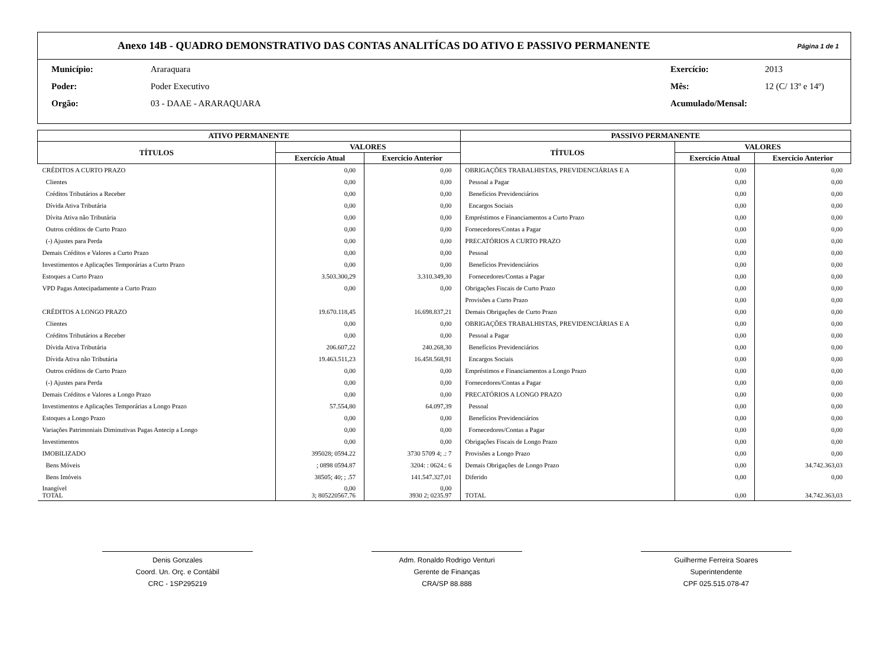Anexo 14B - QUADRO DEMONSTRATIVO DAS CONTAS ANALITÍCAS DO ATIVO E PASSIVO PERMANENTE
Página 1 de 1
Município: Araraquara Exercício: 2013 Poder: Poder Executivo Mês: 12 (C/ 13º e 14º) Orgão: 03 - DAAE - ARARAQUARA Acumulado/Mensal:
| ATIVO PERMANENTE | | | PASSIVO PERMANENTE | | |
| --- | --- | --- | --- | --- | --- |
| TÍTULOS | VALORES | | TÍTULOS | VALORES | |
| | Exercício Atual | Exercício Anterior | | Exercício Atual | Exercício Anterior |
| CRÉDITOS A CURTO PRAZO | 0,00 | 0,00 | OBRIGAÇÕES TRABALHISTAS, PREVIDENCIÁRIAS E A | 0,00 | 0,00 |
| Clientes | 0,00 | 0,00 | Pessoal a Pagar | 0,00 | 0,00 |
| Créditos Tributários a Receber | 0,00 | 0,00 | Benefícios Previdenciários | 0,00 | 0,00 |
| Dívida Ativa Tributária | 0,00 | 0,00 | Encargos Sociais | 0,00 | 0,00 |
| Dívita Ativa não Tributária | 0,00 | 0,00 | Empréstimos e Financiamentos a Curto Prazo | 0,00 | 0,00 |
| Outros créditos de Curto Prazo | 0,00 | 0,00 | Fornecedores/Contas a Pagar | 0,00 | 0,00 |
| (-) Ajustes para Perda | 0,00 | 0,00 | PRECATÓRIOS A CURTO PRAZO | 0,00 | 0,00 |
| Demais Créditos e Valores a Curto Prazo | 0,00 | 0,00 | Pessoal | 0,00 | 0,00 |
| Investimentos e Aplicações Temporárias a Curto Prazo | 0,00 | 0,00 | Benefícios Previdenciários | 0,00 | 0,00 |
| Estoques a Curto Prazo | 3.503.300,29 | 3.310.349,30 | Fornecedores/Contas a Pagar | 0,00 | 0,00 |
| VPD Pagas Antecipadamente a Curto Prazo | 0,00 | 0,00 | Obrigações Fiscais de Curto Prazo | 0,00 | 0,00 |
| | | | Provisões a Curto Prazo | 0,00 | 0,00 |
| CRÉDITOS A LONGO PRAZO | 19.670.118,45 | 16.698.837,21 | Demais Obrigações de Curto Prazo | 0,00 | 0,00 |
| Clientes | 0,00 | 0,00 | OBRIGAÇÕES TRABALHISTAS, PREVIDENCIÁRIAS E A | 0,00 | 0,00 |
| Créditos Tributários a Receber | 0,00 | 0,00 | Pessoal a Pagar | 0,00 | 0,00 |
| Dívida Ativa Tributária | 206.607,22 | 240.268,30 | Benefícios Previdenciários | 0,00 | 0,00 |
| Dívida Ativa não Tributária | 19.463.511,23 | 16.458.568,91 | Encargos Sociais | 0,00 | 0,00 |
| Outros créditos de Curto Prazo | 0,00 | 0,00 | Empréstimos e Financiamentos a Longo Prazo | 0,00 | 0,00 |
| (-) Ajustes para Perda | 0,00 | 0,00 | Fornecedores/Contas a Pagar | 0,00 | 0,00 |
| Demais Créditos e Valores a Longo Prazo | 0,00 | 0,00 | PRECATÓRIOS A LONGO PRAZO | 0,00 | 0,00 |
| Investimentos e Aplicações Temporárias a Longo Prazo | 57.554,80 | 64.097,39 | Pessoal | 0,00 | 0,00 |
| Estoques a Longo Prazo | 0,00 | 0,00 | Benefícios Previdenciários | 0,00 | 0,00 |
| Variações Patrimoniais Diminutivas Pagas Antecip a Longo | 0,00 | 0,00 | Fornecedores/Contas a Pagar | 0,00 | 0,00 |
| Investimentos | 0,00 | 0,00 | Obrigações Fiscais de Longo Prazo | 0,00 | 0,00 |
| IMOBILIZADO | 395028; 0594.22 | 3730 5709 4; .: 7 | Provisões a Longo Prazo | 0,00 | 0,00 |
| Bens Móveis | ; 0898 0594.87 | 3204: : 0624.: 6 | Demais Obrigações de Longo Prazo | 0,00 | 34.742.363,03 |
| Bens Imóveis | 38505; 40; ; .57 | 141.547.327,01 | Diferido | 0,00 | 0,00 |
| Inangível TOTAL | 0,00 3; 805220567.76 | 0,00 3930 2; 0235.97 | TOTAL | 0,00 | 34.742.363,03 |
Denis Gonzales
Coord. Un. Orç. e Contábil
CRC - 1SP295219
Adm. Ronaldo Rodrigo Venturi
Gerente de Finanças
CRA/SP 88.888
Guilherme Ferreira Soares
Superintendente
CPF 025.515.078-47